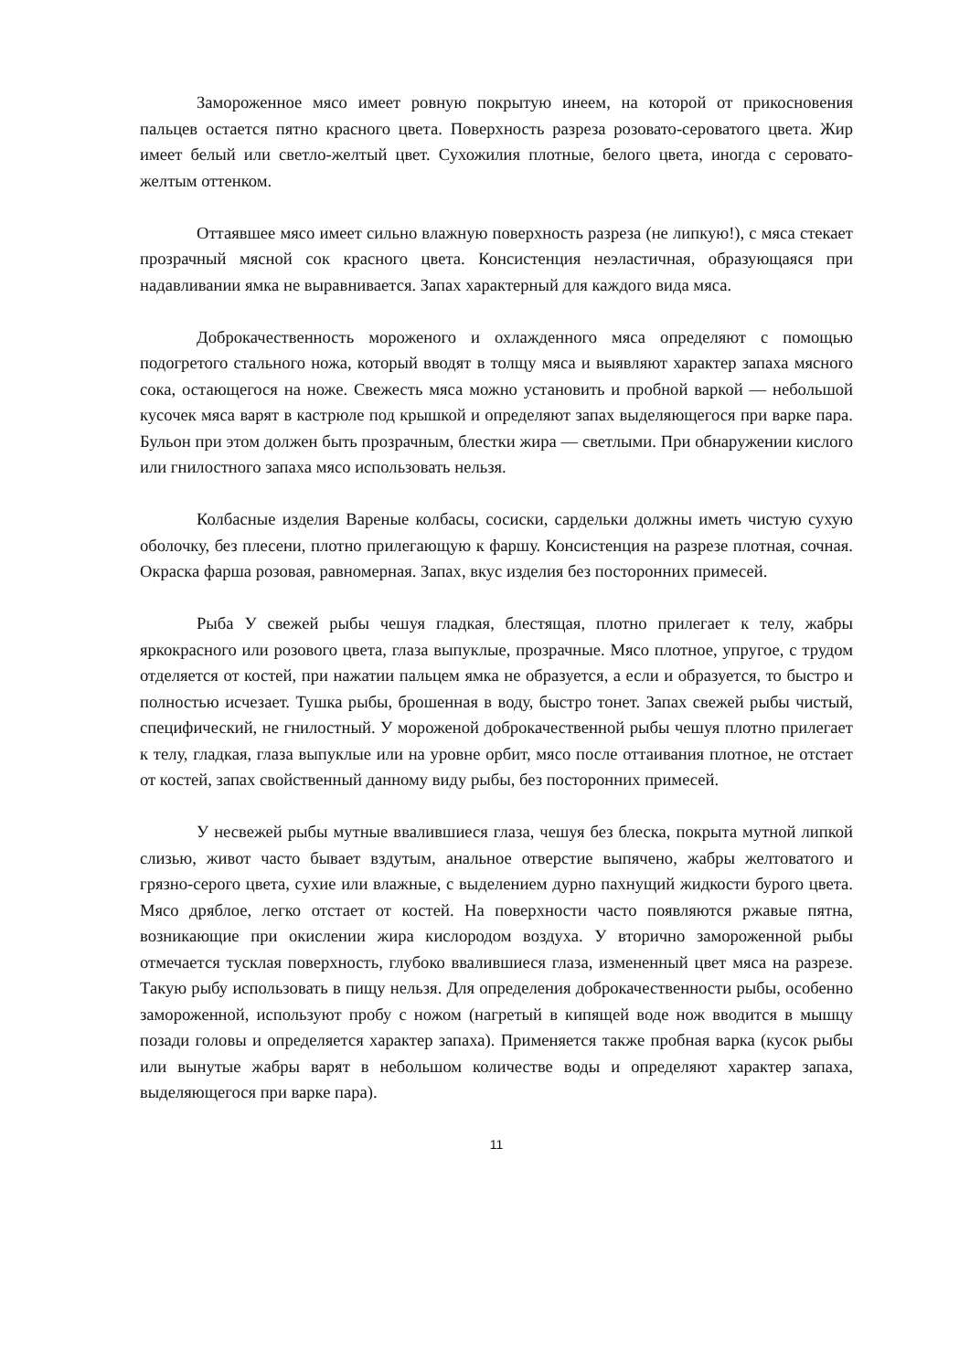Замороженное мясо имеет ровную покрытую инеем, на которой от прикосновения пальцев остается пятно красного цвета. Поверхность разреза розовато-сероватого цвета. Жир имеет белый или светло-желтый цвет. Сухожилия плотные, белого цвета, иногда с серовато-желтым оттенком.
Оттаявшее мясо имеет сильно влажную поверхность разреза (не липкую!), с мяса стекает прозрачный мясной сок красного цвета. Консистенция неэластичная, образующаяся при надавливании ямка не выравнивается. Запах характерный для каждого вида мяса.
Доброкачественность мороженого и охлажденного мяса определяют с помощью подогретого стального ножа, который вводят в толщу мяса и выявляют характер запаха мясного сока, остающегося на ноже. Свежесть мяса можно установить и пробной варкой — небольшой кусочек мяса варят в кастрюле под крышкой и определяют запах выделяющегося при варке пара. Бульон при этом должен быть прозрачным, блестки жира — светлыми. При обнаружении кислого или гнилостного запаха мясо использовать нельзя.
Колбасные изделия Вареные колбасы, сосиски, сардельки должны иметь чистую сухую оболочку, без плесени, плотно прилегающую к фаршу. Консистенция на разрезе плотная, сочная. Окраска фарша розовая, равномерная. Запах, вкус изделия без посторонних примесей.
Рыба У свежей рыбы чешуя гладкая, блестящая, плотно прилегает к телу, жабры яркокрасного или розового цвета, глаза выпуклые, прозрачные. Мясо плотное, упругое, с трудом отделяется от костей, при нажатии пальцем ямка не образуется, а если и образуется, то быстро и полностью исчезает. Тушка рыбы, брошенная в воду, быстро тонет. Запах свежей рыбы чистый, специфический, не гнилостный. У мороженой доброкачественной рыбы чешуя плотно прилегает к телу, гладкая, глаза выпуклые или на уровне орбит, мясо после оттаивания плотное, не отстает от костей, запах свойственный данному виду рыбы, без посторонних примесей.
У несвежей рыбы мутные ввалившиеся глаза, чешуя без блеска, покрыта мутной липкой слизью, живот часто бывает вздутым, анальное отверстие выпячено, жабры желтоватого и грязно-серого цвета, сухие или влажные, с выделением дурно пахнущий жидкости бурого цвета. Мясо дряблое, легко отстает от костей. На поверхности часто появляются ржавые пятна, возникающие при окислении жира кислородом воздуха. У вторично замороженной рыбы отмечается тусклая поверхность, глубоко ввалившиеся глаза, измененный цвет мяса на разрезе. Такую рыбу использовать в пищу нельзя. Для определения доброкачественности рыбы, особенно замороженной, используют пробу с ножом (нагретый в кипящей воде нож вводится в мышцу позади головы и определяется характер запаха). Применяется также пробная варка (кусок рыбы или вынутые жабры варят в небольшом количестве воды и определяют характер запаха, выделяющегося при варке пара).
11